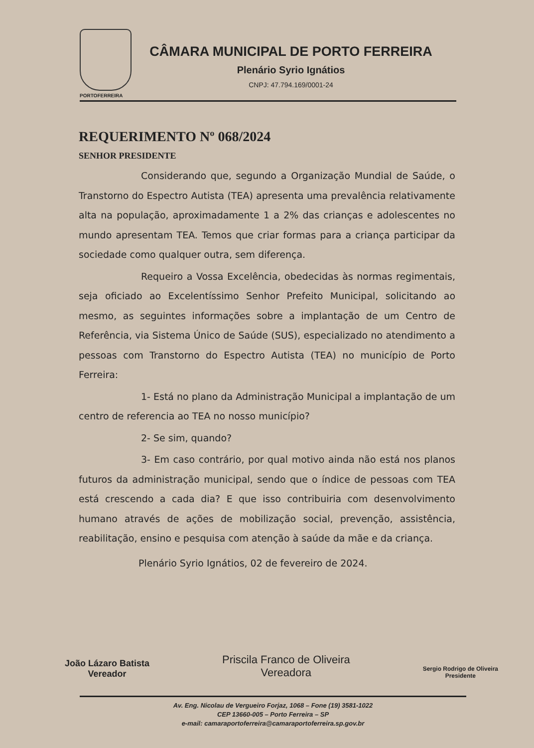CÂMARA MUNICIPAL DE PORTO FERREIRA
Plenário Syrio Ignátios
CNPJ: 47.794.169/0001-24
PORTOFERREIRA
REQUERIMENTO Nº 068/2024
SENHOR PRESIDENTE
Considerando que, segundo a Organização Mundial de Saúde, o Transtorno do Espectro Autista (TEA) apresenta uma prevalência relativamente alta na população, aproximadamente 1 a 2% das crianças e adolescentes no mundo apresentam TEA. Temos que criar formas para a criança participar da sociedade como qualquer outra, sem diferença.
Requeiro a Vossa Excelência, obedecidas às normas regimentais, seja oficiado ao Excelentíssimo Senhor Prefeito Municipal, solicitando ao mesmo, as seguintes informações sobre a implantação de um Centro de Referência, via Sistema Único de Saúde (SUS), especializado no atendimento a pessoas com Transtorno do Espectro Autista (TEA) no município de Porto Ferreira:
1- Está no plano da Administração Municipal a implantação de um centro de referencia ao TEA no nosso município?
2- Se sim, quando?
3- Em caso contrário, por qual motivo ainda não está nos planos futuros da administração municipal, sendo que o índice de pessoas com TEA está crescendo a cada dia? E que isso contribuiria com desenvolvimento humano através de ações de mobilização social, prevenção, assistência, reabilitação, ensino e pesquisa com atenção à saúde da mãe e da criança.
Plenário Syrio Ignátios, 02 de fevereiro de 2024.
João Lázaro Batista
Vereador
Priscila Franco de Oliveira
Vereadora
Sergio Rodrigo de Oliveira
Presidente
Av. Eng. Nicolau de Vergueiro Forjaz, 1068 – Fone (19) 3581-1022
CEP 13660-005 – Porto Ferreira – SP
e-mail: camaraportoferreira@camaraportoferreira.sp.gov.br